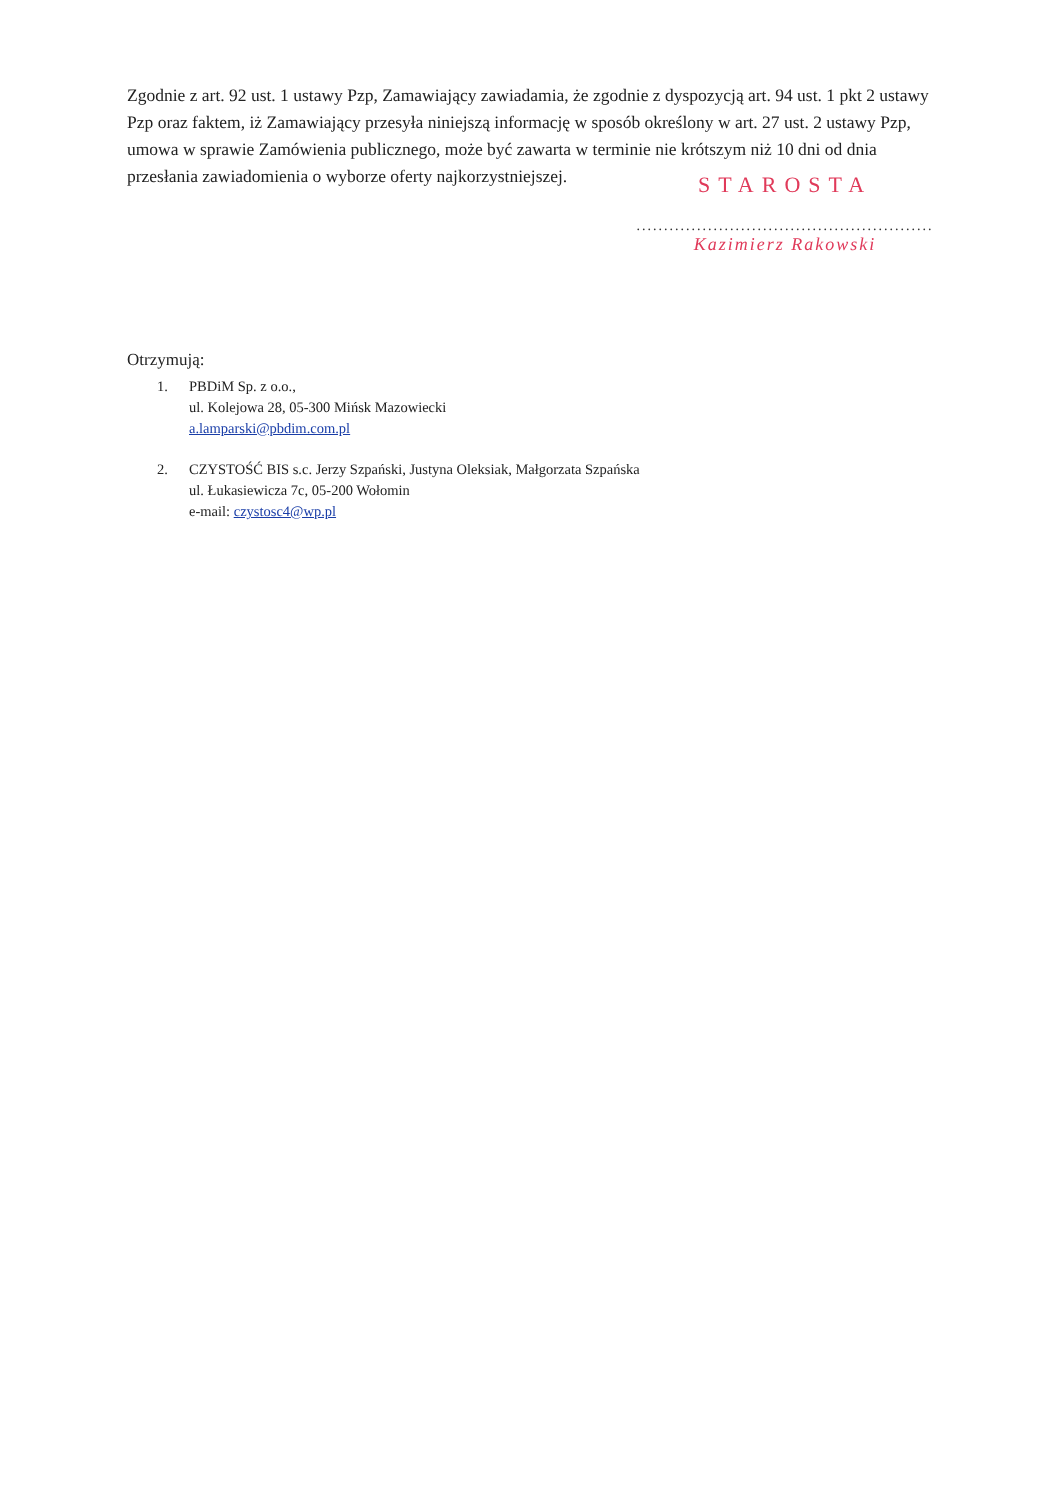Zgodnie z art. 92 ust. 1 ustawy Pzp, Zamawiający zawiadamia, że zgodnie z dyspozycją art. 94 ust. 1 pkt 2 ustawy Pzp oraz faktem, iż Zamawiający przesyła niniejszą informację w sposób określony w art. 27 ust. 2 ustawy Pzp, umowa w sprawie Zamówienia publicznego, może być zawarta w terminie nie krótszym niż 10 dni od dnia przesłania zawiadomienia o wyborze oferty najkorzystniejszej.
STAROSTA
......................................................
Kazimierz Rakowski
Otrzymują:
1. PBDiM Sp. z o.o.,
ul. Kolejowa 28, 05-300 Mińsk Mazowiecki
a.lamparski@pbdim.com.pl
2. CZYSTOŚĆ BIS s.c. Jerzy Szpański, Justyna Oleksiak, Małgorzata Szpańska
ul. Łukasiewicza 7c, 05-200 Wołomin
e-mail: czystosc4@wp.pl